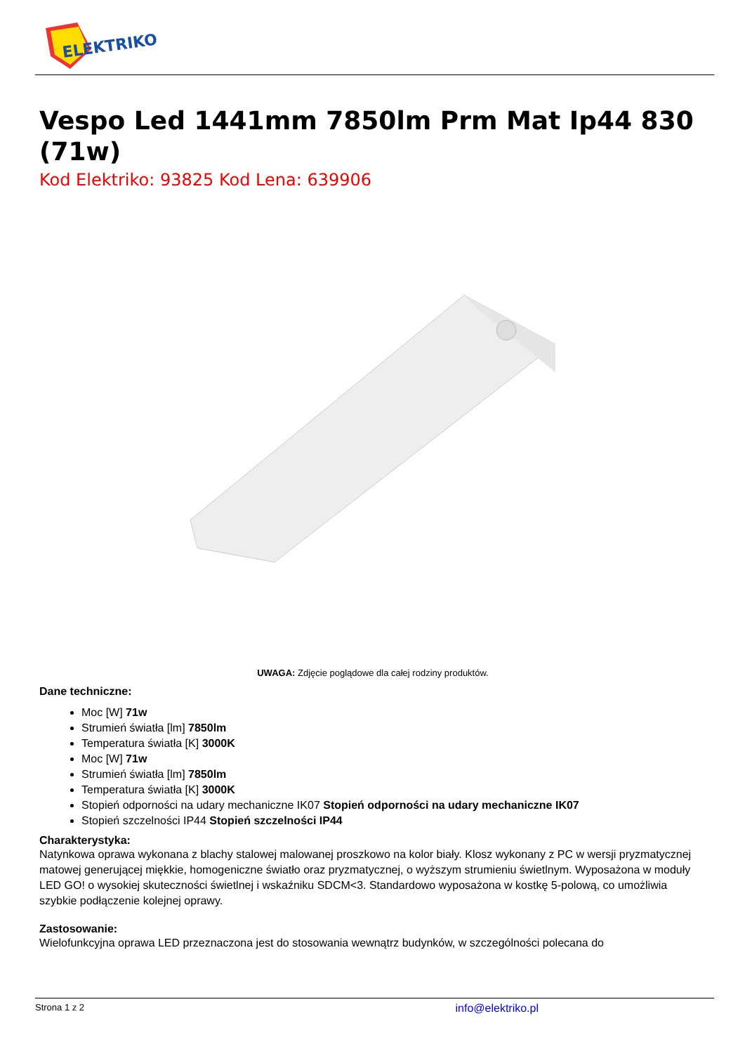ELEKTRIKO
Vespo Led 1441mm 7850lm Prm Mat Ip44 830 (71w)
Kod Elektriko: 93825 Kod Lena: 639906
UWAGA: Zdjęcie poglądowe dla całej rodziny produktów.
Dane techniczne:
Moc [W] 71w
Strumień światła [lm] 7850lm
Temperatura światła [K] 3000K
Moc [W] 71w
Strumień światła [lm] 7850lm
Temperatura światła [K] 3000K
Stopień odporności na udary mechaniczne IK07 Stopień odporności na udary mechaniczne IK07
Stopień szczelności IP44 Stopień szczelności IP44
Charakterystyka:
Natynkowa oprawa wykonana z blachy stalowej malowanej proszkowo na kolor biały. Klosz wykonany z PC w wersji pryzmatycznej matowej generującej miękkie, homogeniczne światło oraz pryzmatycznej, o wyższym strumieniu świetlnym. Wyposażona w moduły LED GO! o wysokiej skuteczności świetlnej i wskaźniku SDCM<3. Standardowo wyposażona w kostkę 5-polową, co umożliwia szybkie podłączenie kolejnej oprawy.
Zastosowanie:
Wielofunkcyjna oprawa LED przeznaczona jest do stosowania wewnątrz budynków, w szczególności polecana do
Strona 1 z 2 info@elektriko.pl